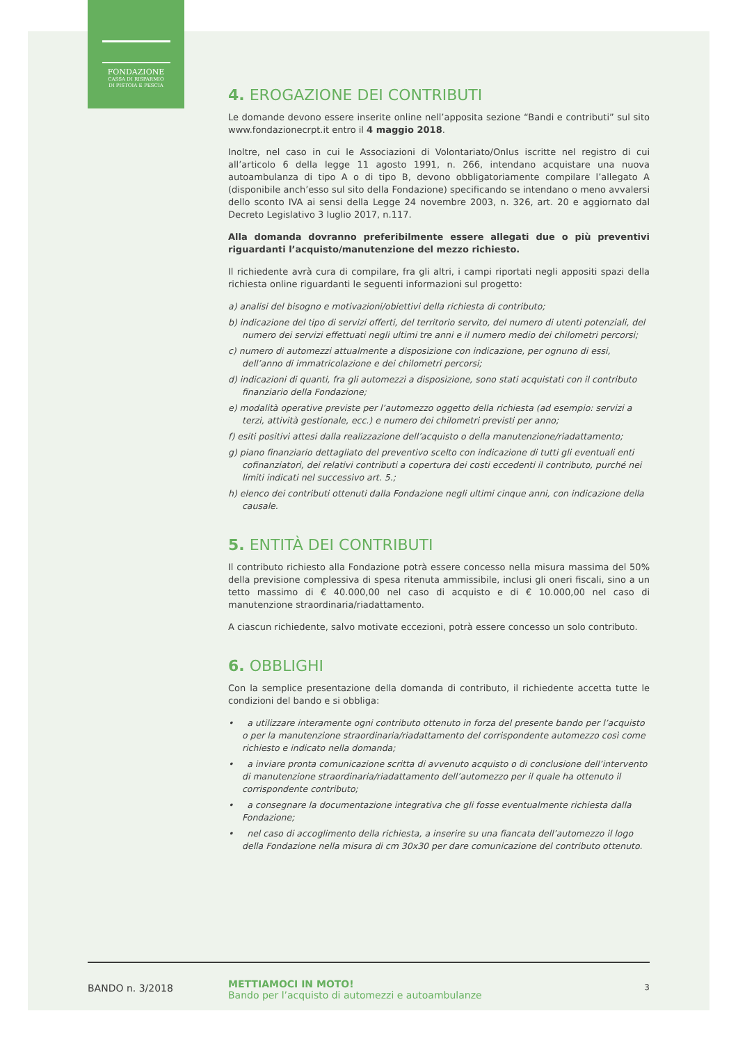FONDAZIONE
CASSA DI RISPARMIO
DI PISTOIA E PESCIA
4. EROGAZIONE DEI CONTRIBUTI
Le domande devono essere inserite online nell’apposita sezione “Bandi e contributi” sul sito www.fondazionecrpt.it entro il 4 maggio 2018.
Inoltre, nel caso in cui le Associazioni di Volontariato/Onlus iscritte nel registro di cui all’articolo 6 della legge 11 agosto 1991, n. 266, intendano acquistare una nuova autoambulanza di tipo A o di tipo B, devono obbligatoriamente compilare l’allegato A (disponibile anch’esso sul sito della Fondazione) specificando se intendano o meno avvalersi dello sconto IVA ai sensi della Legge 24 novembre 2003, n. 326, art. 20 e aggiornato dal Decreto Legislativo 3 luglio 2017, n.117.
Alla domanda dovranno preferibilmente essere allegati due o più preventivi riguardanti l’acquisto/manutenzione del mezzo richiesto.
Il richiedente avrà cura di compilare, fra gli altri, i campi riportati negli appositi spazi della richiesta online riguardanti le seguenti informazioni sul progetto:
a) analisi del bisogno e motivazioni/obiettivi della richiesta di contributo;
b) indicazione del tipo di servizi offerti, del territorio servito, del numero di utenti potenziali, del numero dei servizi effettuati negli ultimi tre anni e il numero medio dei chilometri percorsi;
c) numero di automezzi attualmente a disposizione con indicazione, per ognuno di essi, dell’anno di immatricolazione e dei chilometri percorsi;
d) indicazioni di quanti, fra gli automezzi a disposizione, sono stati acquistati con il contributo finanziario della Fondazione;
e) modalità operative previste per l’automezzo oggetto della richiesta (ad esempio: servizi a terzi, attività gestionale, ecc.) e numero dei chilometri previsti per anno;
f) esiti positivi attesi dalla realizzazione dell’acquisto o della manutenzione/riadattamento;
g) piano finanziario dettagliato del preventivo scelto con indicazione di tutti gli eventuali enti cofinanziatori, dei relativi contributi a copertura dei costi eccedenti il contributo, purché nei limiti indicati nel successivo art. 5.;
h) elenco dei contributi ottenuti dalla Fondazione negli ultimi cinque anni, con indicazione della causale.
5. ENTITÀ DEI CONTRIBUTI
Il contributo richiesto alla Fondazione potrà essere concesso nella misura massima del 50% della previsione complessiva di spesa ritenuta ammissibile, inclusi gli oneri fiscali, sino a un tetto massimo di € 40.000,00 nel caso di acquisto e di € 10.000,00 nel caso di manutenzione straordinaria/riadattamento.
A ciascun richiedente, salvo motivate eccezioni, potrà essere concesso un solo contributo.
6. OBBLIGHI
Con la semplice presentazione della domanda di contributo, il richiedente accetta tutte le condizioni del bando e si obbliga:
• a utilizzare interamente ogni contributo ottenuto in forza del presente bando per l’acquisto o per la manutenzione straordinaria/riadattamento del corrispondente automezzo così come richiesto e indicato nella domanda;
• a inviare pronta comunicazione scritta di avvenuto acquisto o di conclusione dell’intervento di manutenzione straordinaria/riadattamento dell’automezzo per il quale ha ottenuto il corrispondente contributo;
• a consegnare la documentazione integrativa che gli fosse eventualmente richiesta dalla Fondazione;
• nel caso di accoglimento della richiesta, a inserire su una fiancata dell’automezzo il logo della Fondazione nella misura di cm 30x30 per dare comunicazione del contributo ottenuto.
BANDO n. 3/2018
METTIAMOCI IN MOTO!
Bando per l’acquisto di automezzi e autoambulanze
3